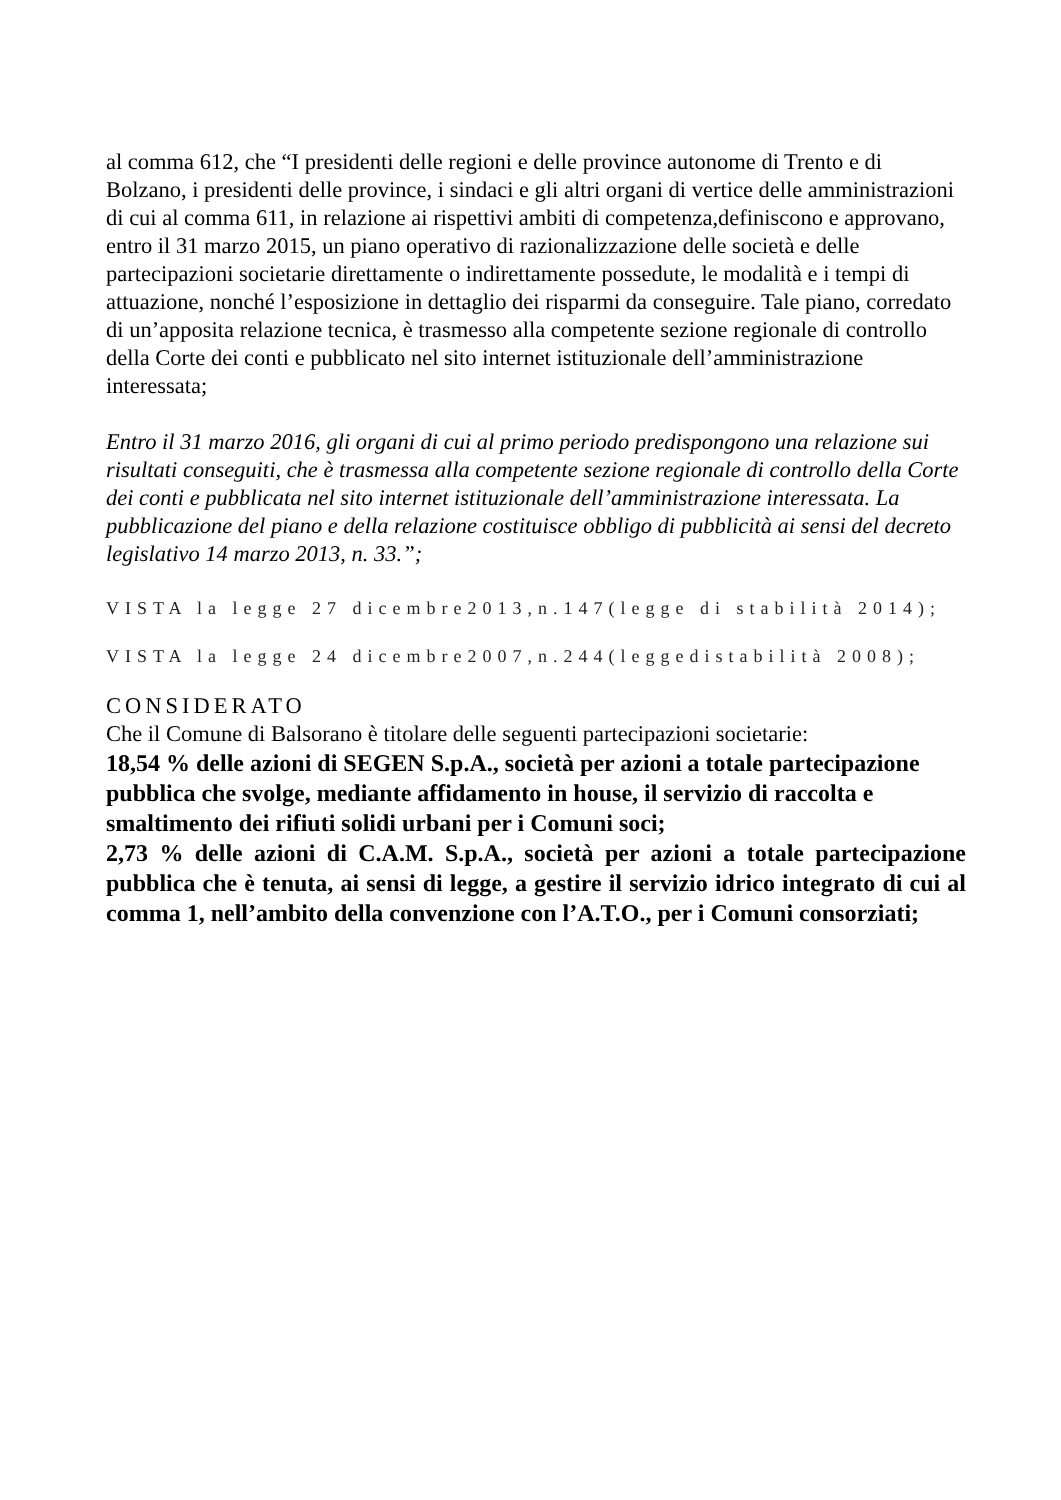al comma 612, che “I presidenti delle regioni e delle province autonome di Trento e di Bolzano, i presidenti delle province, i sindaci e gli altri organi di vertice delle amministrazioni di cui al comma 611, in relazione ai rispettivi ambiti di competenza,definiscono e approvano, entro il 31 marzo 2015, un piano operativo di razionalizzazione delle società e delle partecipazioni societarie direttamente o indirettamente possedute, le modalità e i tempi di attuazione, nonché l’esposizione in dettaglio dei risparmi da conseguire. Tale piano, corredato di un’apposita relazione tecnica, è trasmesso alla competente sezione regionale di controllo della Corte dei conti e pubblicato nel sito internet istituzionale dell’amministrazione interessata;
Entro il 31 marzo 2016, gli organi di cui al primo periodo predispongono una relazione sui risultati conseguiti, che è trasmessa alla competente sezione regionale di controllo della Corte dei conti e pubblicata nel sito internet istituzionale dell’amministrazione interessata. La pubblicazione del piano e della relazione costituisce obbligo di pubblicità ai sensi del decreto legislativo 14 marzo 2013, n. 33.”;
VISTA la legge 27 dicembre2013,n.147(legge di stabilità 2014);
VISTA la legge 24 dicembre2007,n.244(leggedistabilità 2008);
CONSIDERATO
Che il Comune di Balsorano è titolare delle seguenti partecipazioni societarie:
18,54 % delle azioni di SEGEN S.p.A., società per azioni a totale partecipazione pubblica che svolge, mediante affidamento in house, il servizio di raccolta e smaltimento dei rifiuti solidi urbani per i Comuni soci;
2,73 % delle azioni di C.A.M. S.p.A., società per azioni a totale partecipazione pubblica che è tenuta, ai sensi di legge, a gestire il servizio idrico integrato di cui al comma 1, nell’ambito della convenzione con l’A.T.O., per i Comuni consorziati;